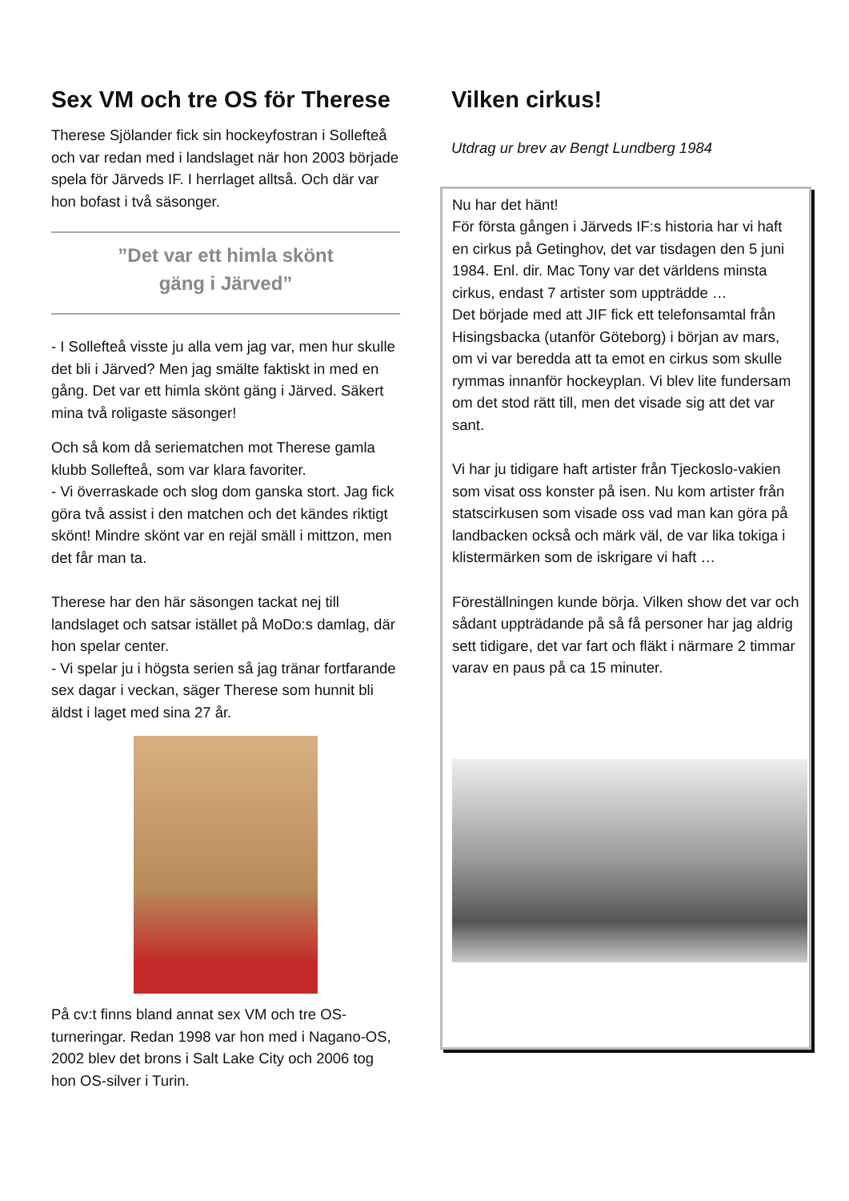Sex VM och tre OS för Therese
Therese Sjölander fick sin hockeyfostran i Sollefteå och var redan med i landslaget när hon 2003 började spela för Järveds IF. I herrlaget alltså. Och där var hon bofast i två säsonger.
”Det var ett himla skönt
gäng i Järved”
- I Sollefteå visste ju alla vem jag var, men hur skulle det bli i Järved? Men jag smälte faktiskt in med en gång. Det var ett himla skönt gäng i Järved. Säkert mina två roligaste säsonger!
Och så kom då seriematchen mot Therese gamla klubb Sollefteå, som var klara favoriter.
- Vi överraskade och slog dom ganska stort. Jag fick göra två assist i den matchen och det kändes riktigt skönt! Mindre skönt var en rejäl smäll i mittzon, men det får man ta.
Therese har den här säsongen tackat nej till landslaget och satsar istället på MoDo:s damlag, där hon spelar center.
- Vi spelar ju i högsta serien så jag tränar fortfarande sex dagar i veckan, säger Therese som hunnit bli äldst i laget med sina 27 år.
På cv:t finns bland annat sex VM och tre OS-turneringar. Redan 1998 var hon med i Nagano-OS, 2002 blev det brons i Salt Lake City och 2006 tog hon OS-silver i Turin.
Vilken cirkus!
Utdrag ur brev av Bengt Lundberg 1984
Nu har det hänt!
För första gången i Järveds IF:s historia har vi haft en cirkus på Getinghov, det var tisdagen den 5 juni 1984. Enl. dir. Mac Tony var det världens minsta cirkus, endast 7 artister som uppträdde …
Det började med att JIF fick ett telefonsamtal från Hisingsbacka (utanför Göteborg) i början av mars, om vi var beredda att ta emot en cirkus som skulle rymmas innanför hockeyplan. Vi blev lite fundersam om det stod rätt till, men det visade sig att det var sant.
Vi har ju tidigare haft artister från Tjeckoslo-vakien som visat oss konster på isen. Nu kom artister från statscirkusen som visade oss vad man kan göra på landbacken också och märk väl, de var lika tokiga i klistermärken som de iskrigare vi haft …
Föreställningen kunde börja. Vilken show det var och sådant uppträdande på så få personer har jag aldrig sett tidigare, det var fart och fläkt i närmare 2 timmar varav en paus på ca 15 minuter.